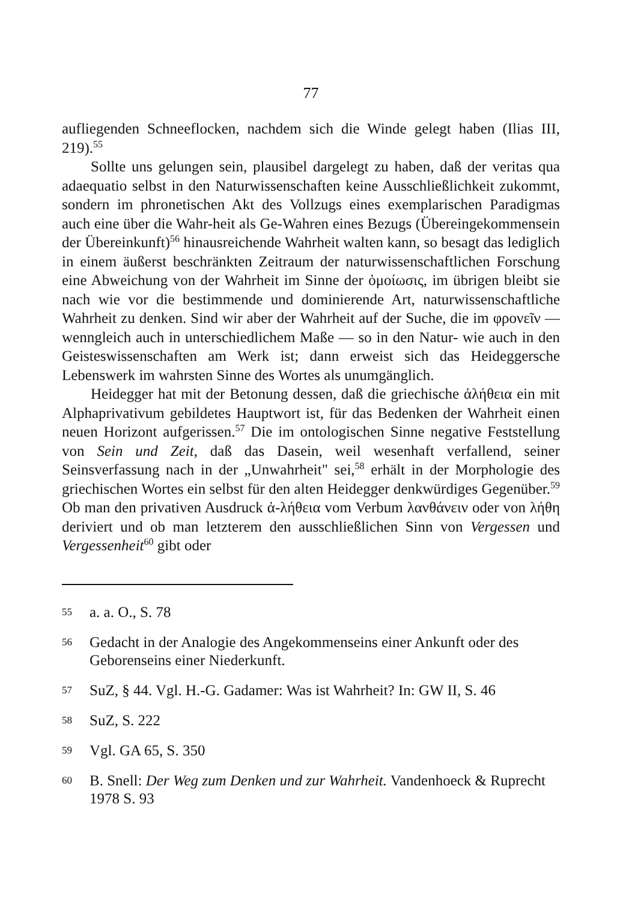77
aufliegenden Schneeflocken, nachdem sich die Winde gelegt haben (Ilias III, 219).<sup>55</sup>
Sollte uns gelungen sein, plausibel dargelegt zu haben, daß der veritas qua adaequatio selbst in den Naturwissenschaften keine Ausschließlichkeit zukommt, sondern im phronetischen Akt des Vollzugs eines exemplarischen Paradigmas auch eine über die Wahr-heit als Ge-Wahren eines Bezugs (Übereingekommensein der Übereinkunft)<sup>56</sup> hinausreichende Wahrheit walten kann, so besagt das lediglich in einem äußerst beschränkten Zeitraum der naturwissenschaftlichen Forschung eine Abweichung von der Wahrheit im Sinne der ὁμοίωσις, im übrigen bleibt sie nach wie vor die bestimmende und dominierende Art, naturwissenschaftliche Wahrheit zu denken. Sind wir aber der Wahrheit auf der Suche, die im φρονεῖν — wenngleich auch in unterschiedlichem Maße — so in den Natur- wie auch in den Geisteswissenschaften am Werk ist; dann erweist sich das Heideggersche Lebenswerk im wahrsten Sinne des Wortes als unumgänglich.
Heidegger hat mit der Betonung dessen, daß die griechische ἀλήθεια ein mit Alphaprivativum gebildetes Hauptwort ist, für das Bedenken der Wahrheit einen neuen Horizont aufgerissen.<sup>57</sup> Die im ontologischen Sinne negative Feststellung von Sein und Zeit, daß das Dasein, weil wesenhaft verfallend, seiner Seinsverfassung nach in der „Unwahrheit" sei,<sup>58</sup> erhält in der Morphologie des griechischen Wortes ein selbst für den alten Heidegger denkwürdiges Gegenüber.<sup>59</sup> Ob man den privativen Ausdruck ἀ-λήθεια vom Verbum λανθάνειν oder von λήθη deriviert und ob man letzterem den ausschließlichen Sinn von Vergessen und Vergessenheit<sup>60</sup> gibt oder
55 a. a. O., S. 78
56 Gedacht in der Analogie des Angekommenseins einer Ankunft oder des Geborenseins einer Niederkunft.
57 SuZ, § 44. Vgl. H.-G. Gadamer: Was ist Wahrheit? In: GW II, S. 46
58 SuZ, S. 222
59 Vgl. GA 65, S. 350
60 B. Snell: Der Weg zum Denken und zur Wahrheit. Vandenhoeck & Ruprecht 1978 S. 93